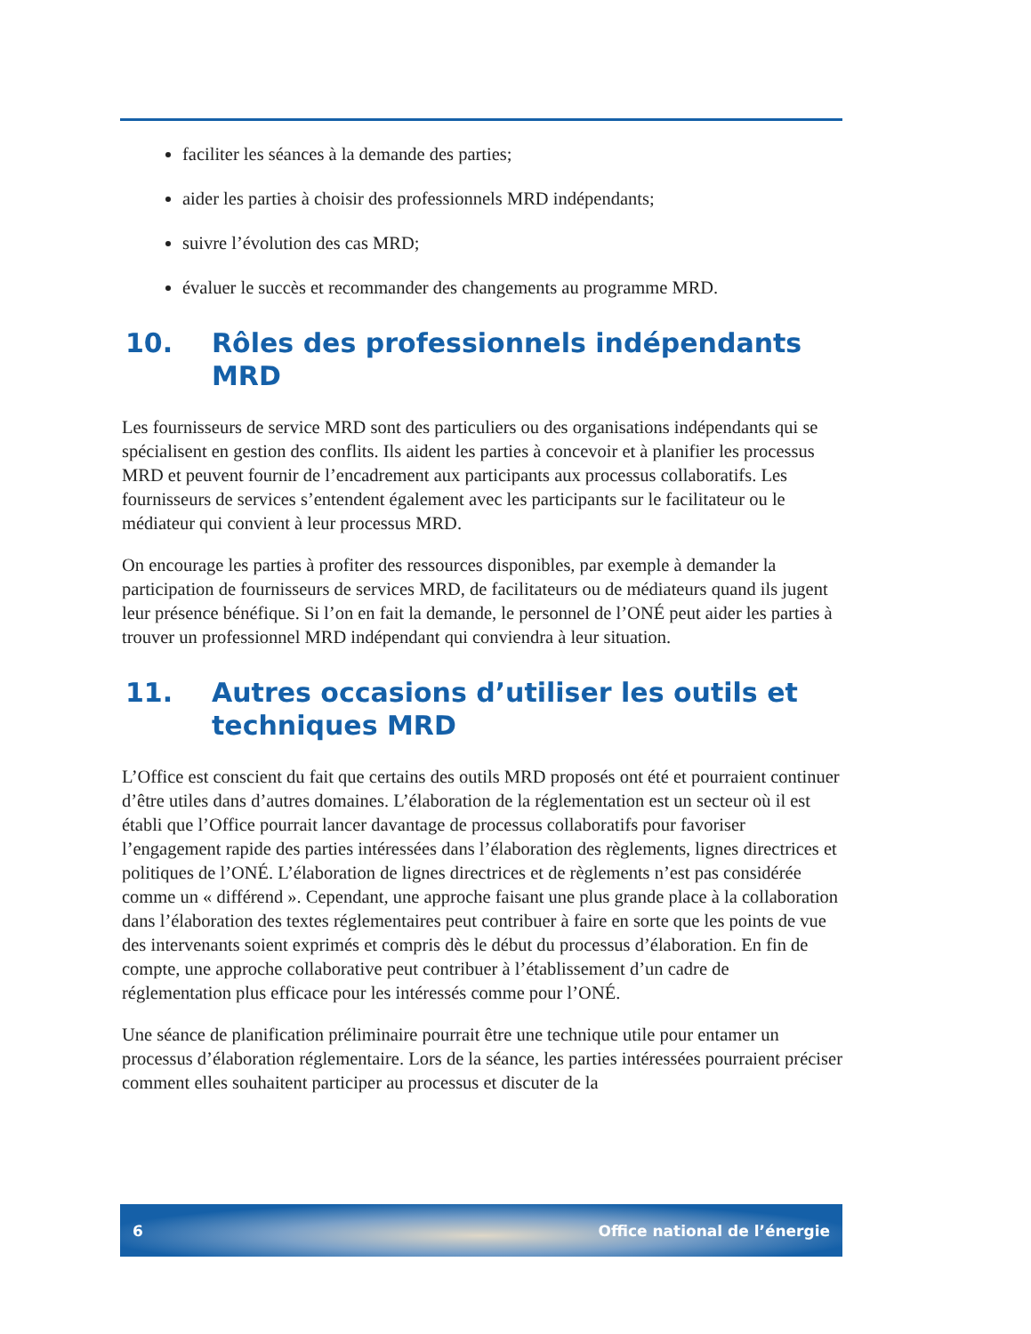faciliter les séances à la demande des parties;
aider les parties à choisir des professionnels MRD indépendants;
suivre l’évolution des cas MRD;
évaluer le succès et recommander des changements au programme MRD.
10. Rôles des professionnels indépendants MRD
Les fournisseurs de service MRD sont des particuliers ou des organisations indépendants qui se spécialisent en gestion des conflits. Ils aident les parties à concevoir et à planifier les processus MRD et peuvent fournir de l’encadrement aux participants aux processus collaboratifs. Les fournisseurs de services s’entendent également avec les participants sur le facilitateur ou le médiateur qui convient à leur processus MRD.
On encourage les parties à profiter des ressources disponibles, par exemple à demander la participation de fournisseurs de services MRD, de facilitateurs ou de médiateurs quand ils jugent leur présence bénéfique. Si l’on en fait la demande, le personnel de l’ONÉ peut aider les parties à trouver un professionnel MRD indépendant qui conviendra à leur situation.
11. Autres occasions d’utiliser les outils et techniques MRD
L’Office est conscient du fait que certains des outils MRD proposés ont été et pourraient continuer d’être utiles dans d’autres domaines. L’élaboration de la réglementation est un secteur où il est établi que l’Office pourrait lancer davantage de processus collaboratifs pour favoriser l’engagement rapide des parties intéressées dans l’élaboration des règlements, lignes directrices et politiques de l’ONÉ. L’élaboration de lignes directrices et de règlements n’est pas considérée comme un « différend ». Cependant, une approche faisant une plus grande place à la collaboration dans l’élaboration des textes réglementaires peut contribuer à faire en sorte que les points de vue des intervenants soient exprimés et compris dès le début du processus d’élaboration. En fin de compte, une approche collaborative peut contribuer à l’établissement d’un cadre de réglementation plus efficace pour les intéressés comme pour l’ONÉ.
Une séance de planification préliminaire pourrait être une technique utile pour entamer un processus d’élaboration réglementaire. Lors de la séance, les parties intéressées pourraient préciser comment elles souhaitent participer au processus et discuter de la
6 Office national de l’énergie